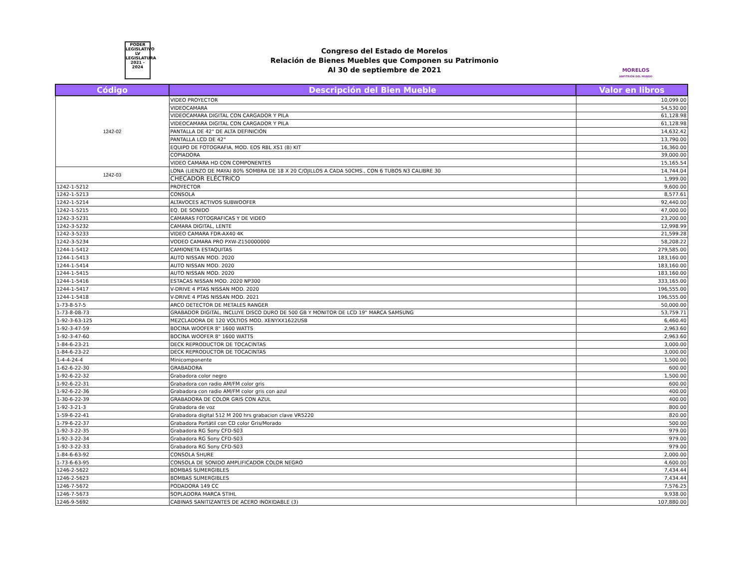PODER LEGISLATIVO LV LEGISLATURA 2021 - 2024
Congreso del Estado de Morelos
Relación de Bienes Muebles que Componen su Patrimonio
Al 30 de septiembre de 2021
MORELOS
ANFITRIÓN DEL MUNDO
| Código | Descripción del Bien Mueble | Valor en libros |
| --- | --- | --- |
| 1242-02 | VIDEO PROYECTOR | 10,099.00 |
| | VIDEOCAMARA | 54,530.00 |
| | VIDEOCAMARA DIGITAL CON CARGADOR Y PILA | 61,128.98 |
| | VIDEOCAMARA DIGITAL CON CARGADOR Y PILA | 61,128.98 |
| | PANTALLA DE 42" DE ALTA DEFINICIÓN | 14,632.42 |
| | PANTALLA LCD DE 42" | 13,790.00 |
| | EQUIPO DE FOTOGRAFIA, MOD. EOS RBL XS1 (B) KIT | 16,360.00 |
| | COPIADORA | 39,000.00 |
| | VIDEO CAMARA HD CON COMPONENTES | 15,165.54 |
| 1242-03 | LONA (LIENZO DE MAYA) 80% SOMBRA DE 18 X 20 C/OJILLOS A CADA 50CMS., CON 6 TUBOS N3 CALIBRE 30 | 14,744.04 |
| | CHECADOR ELÉCTRICO | 1,999.00 |
| 1242-1-5212 | PROYECTOR | 9,600.00 |
| 1242-1-5213 | CONSOLA | 8,577.61 |
| 1242-1-5214 | ALTAVOCES ACTIVOS SUBWOOFER | 92,440.00 |
| 1242-1-5215 | EQ. DE SONIDO | 47,000.00 |
| 1242-3-5231 | CAMARAS FOTOGRAFICAS Y DE VIDEO | 23,200.00 |
| 1242-3-5232 | CAMARA DIGITAL, LENTE | 12,998.99 |
| 1242-3-5233 | VIDEO CAMARA FDR-AX40 4K | 21,599.28 |
| 1242-3-5234 | VODEO CAMARA PRO PXW-Z150000000 | 58,208.22 |
| 1244-1-5412 | CAMIONETA ESTAQUITAS | 279,585.00 |
| 1244-1-5413 | AUTO NISSAN MOD. 2020 | 183,160.00 |
| 1244-1-5414 | AUTO NISSAN MOD. 2020 | 183,160.00 |
| 1244-1-5415 | AUTO NISSAN MOD. 2020 | 183,160.00 |
| 1244-1-5416 | ESTACAS NISSAN MOD. 2020 NP300 | 333,165.00 |
| 1244-1-5417 | V-DRIVE 4 PTAS NISSAN MOD. 2020 | 196,555.00 |
| 1244-1-5418 | V-DRIVE 4 PTAS NISSAN MOD. 2021 | 196,555.00 |
| 1-73-8-57-5 | ARCO DETECTOR DE METALES RANGER | 50,000.00 |
| 1-73-8-08-73 | GRABADOR DIGITAL, INCLUYE DISCO DURO DE 500 GB Y MONITOR DE LCD 19" MARCA SAMSUNG | 53,759.71 |
| 1-92-3-63-125 | MEZCLADORA DE 120 VOLTIOS MOD. XENYXX1622USB | 6,460.40 |
| 1-92-3-47-59 | BOCINA WOOFER 8" 1600 WATTS | 2,963.60 |
| 1-92-3-47-60 | BOCINA WOOFER 8" 1600 WATTS | 2,963.60 |
| 1-84-6-23-21 | DECK REPRODUCTOR DE TOCACINTAS | 3,000.00 |
| 1-84-6-23-22 | DECK REPRODUCTOR DE TOCACINTAS | 3,000.00 |
| 1-4-4-24-4 | Minicomponente | 1,500.00 |
| 1-62-6-22-30 | GRABADORA | 600.00 |
| 1-92-6-22-32 | Grabadora color negro | 1,500.00 |
| 1-92-6-22-31 | Grabadora con radio AM/FM color gris | 600.00 |
| 1-92-6-22-36 | Grabadora con radio AM/FM color gris con azul | 400.00 |
| 1-30-6-22-39 | GRABADORA DE COLOR GRIS CON AZUL | 400.00 |
| 1-92-3-21-3 | Grabadora de voz | 800.00 |
| 1-59-6-22-41 | Grabadora digital 512 M 200 hrs grabacion clave VR5220 | 820.00 |
| 1-79-6-22-37 | Grabadora Portátil con CD color Gris/Morado | 500.00 |
| 1-92-3-22-35 | Grabadora RG Sony CFD-S03 | 979.00 |
| 1-92-3-22-34 | Grabadora RG Sony CFD-S03 | 979.00 |
| 1-92-3-22-33 | Grabadora RG Sony CFD-S03 | 979.00 |
| 1-84-6-63-92 | CONSOLA SHURE | 2,000.00 |
| 1-73-6-63-95 | CONSOLA DE SONIDO AMPLIFICADOR COLOR NEGRO | 4,600.00 |
| 1246-2-5622 | BOMBAS SUMERGIBLES | 7,434.44 |
| 1246-2-5623 | BOMBAS SUMERGIBLES | 7,434.44 |
| 1246-7-5672 | PODADORA 149 CC | 7,576.25 |
| 1246-7-5673 | SOPLADORA MARCA STIHL | 9,938.00 |
| 1246-9-5692 | CABINAS SANITIZANTES DE ACERO INOXIDABLE (3) | 107,880.00 |